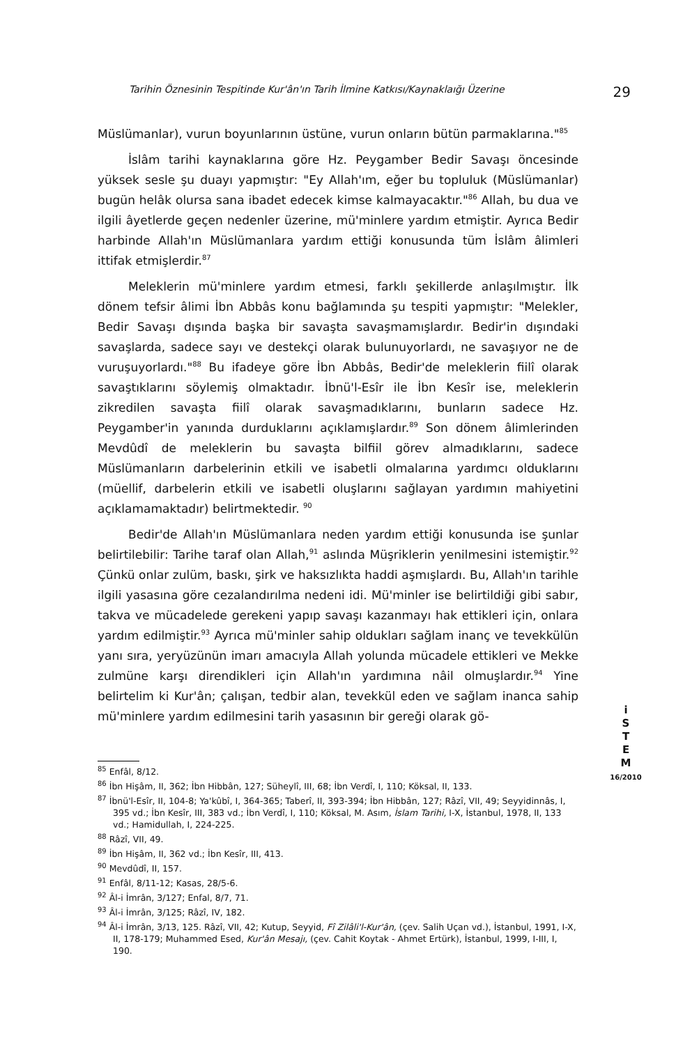Tarihin Öznesinin Tespitinde Kur'ân'ın Tarih İlmine Katkısı/Kaynaklaığı Üzerine 29
Müslümanlar), vurun boyunlarının üstüne, vurun onların bütün parmaklarına."<sup>85</sup>
İslâm tarihi kaynaklarına göre Hz. Peygamber Bedir Savaşı öncesinde yüksek sesle şu duayı yapmıştır: "Ey Allah'ım, eğer bu topluluk (Müslümanlar) bugün helâk olursa sana ibadet edecek kimse kalmayacaktır."<sup>86</sup> Allah, bu dua ve ilgili âyetlerde geçen nedenler üzerine, mü'minlere yardım etmiştir. Ayrıca Bedir harbinde Allah'ın Müslümanlara yardım ettiği konusunda tüm İslâm âlimleri ittifak etmişlerdir.<sup>87</sup>
Meleklerin mü'minlere yardım etmesi, farklı şekillerde anlaşılmıştır. İlk dönem tefsir âlimi İbn Abbâs konu bağlamında şu tespiti yapmıştır: "Melekler, Bedir Savaşı dışında başka bir savaşta savaşmamışlardır. Bedir'in dışındaki savaşlarda, sadece sayı ve destekçi olarak bulunuyorlardı, ne savaşıyor ne de vuruşuyorlardı."<sup>88</sup> Bu ifadeye göre İbn Abbâs, Bedir'de meleklerin fiilî olarak savaştıklarını söylemiş olmaktadır. İbnü'l-Esîr ile İbn Kesîr ise, meleklerin zikredilen savaşta fiilî olarak savaşmadıklarını, bunların sadece Hz. Peygamber'in yanında durduklarını açıklamışlardır.<sup>89</sup> Son dönem âlimlerinden Mevdûdî de meleklerin bu savaşta bilfiil görev almadıklarını, sadece Müslümanların darbelerinin etkili ve isabetli olmalarına yardımcı olduklarını (müellif, darbelerin etkili ve isabetli oluşlarını sağlayan yardımın mahiyetini açıklamamaktadır) belirtmektedir. <sup>90</sup>
Bedir'de Allah'ın Müslümanlara neden yardım ettiği konusunda ise şunlar belirtilebilir: Tarihe taraf olan Allah,<sup>91</sup> aslında Müşriklerin yenilmesini istemiştir.<sup>92</sup> Çünkü onlar zulüm, baskı, şirk ve haksızlıkta haddi aşmışlardı. Bu, Allah'ın tarihle ilgili yasasına göre cezalandırılma nedeni idi. Mü'minler ise belirtildiği gibi sabır, takva ve mücadelede gerekeni yapıp savaşı kazanmayı hak ettikleri için, onlara yardım edilmiştir.<sup>93</sup> Ayrıca mü'minler sahip oldukları sağlam inanç ve tevekkülün yanı sıra, yeryüzünün imarı amacıyla Allah yolunda mücadele ettikleri ve Mekke zulmüne karşı direndikleri için Allah'ın yardımına nâil olmuşlardır.<sup>94</sup> Yine belirtelim ki Kur'ân; çalışan, tedbir alan, tevekkül eden ve sağlam inanca sahip mü'minlere yardım edilmesini tarih yasasının bir gereği olarak gö-
i
S
T
E
M
16/2010
<sup>85</sup> Enfâl, 8/12.
<sup>86</sup> İbn Hişâm, II, 362; İbn Hibbân, 127; Süheylî, III, 68; İbn Verdî, I, 110; Köksal, II, 133.
<sup>87</sup> İbnü'l-Esîr, II, 104-8; Ya'kûbî, I, 364-365; Taberî, II, 393-394; İbn Hibbân, 127; Râzî, VII, 49; Seyyidinnâs, I, 395 vd.; İbn Kesîr, III, 383 vd.; İbn Verdî, I, 110; Köksal, M. Asım, İslam Tarihi, I-X, İstanbul, 1978, II, 133 vd.; Hamidullah, I, 224-225.
<sup>88</sup> Râzî, VII, 49.
<sup>89</sup> İbn Hişâm, II, 362 vd.; İbn Kesîr, III, 413.
<sup>90</sup> Mevdûdî, II, 157.
<sup>91</sup> Enfâl, 8/11-12; Kasas, 28/5-6.
<sup>92</sup> Âl-i İmrân, 3/127; Enfal, 8/7, 71.
<sup>93</sup> Âl-i İmrân, 3/125; Râzî, IV, 182.
<sup>94</sup> Âl-i İmrân, 3/13, 125. Râzî, VII, 42; Kutup, Seyyid, Fî Zilâli'l-Kur'ân, (çev. Salih Uçan vd.), İstanbul, 1991, I-X, II, 178-179; Muhammed Esed, Kur'ân Mesajı, (çev. Cahit Koytak - Ahmet Ertürk), İstanbul, 1999, I-III, I, 190.